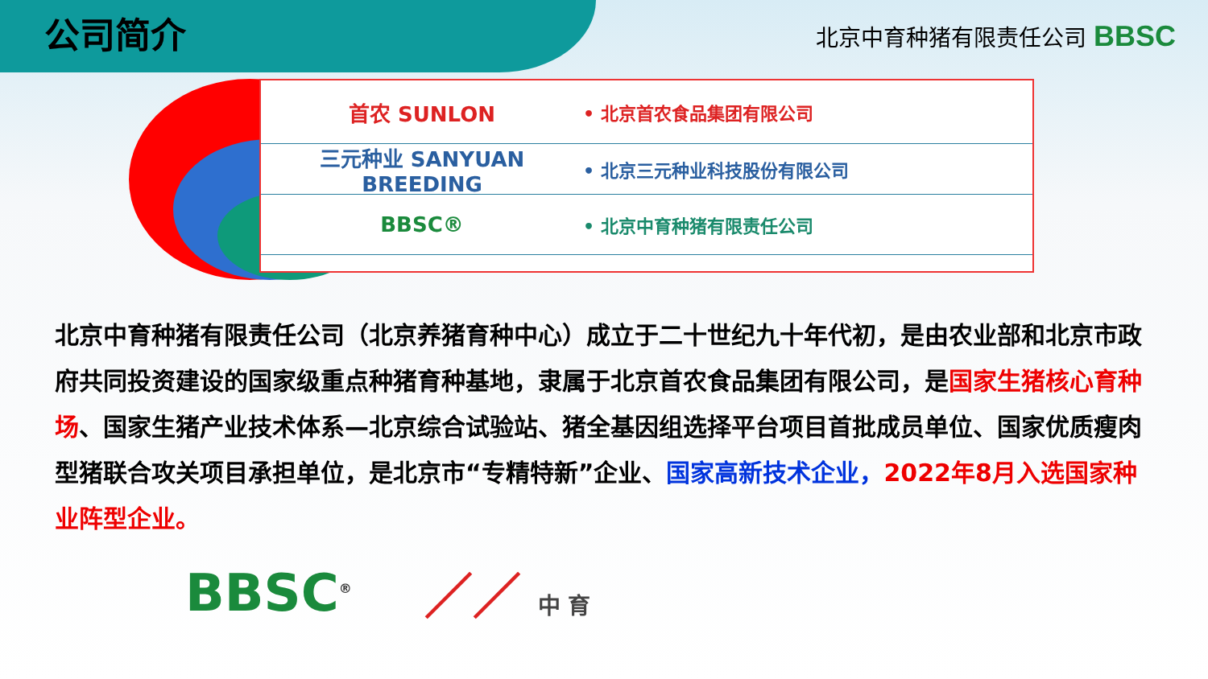公司简介
北京中育种猪有限责任公司 BBSC
首农 SUNLON
• 北京首农食品集团有限公司
三元种业 SANYUAN BREEDING
• 北京三元种业科技股份有限公司
BBSC®
• 北京中育种猪有限责任公司
北京中育种猪有限责任公司（北京养猪育种中心）成立于二十世纪九十年代初，是由农业部和北京市政府共同投资建设的国家级重点种猪育种基地，隶属于北京首农食品集团有限公司，是国家生猪核心育种场、国家生猪产业技术体系—北京综合试验站、猪全基因组选择平台项目首批成员单位、国家优质瘦肉型猪联合攻关项目承担单位，是北京市“专精特新”企业、国家高新技术企业，2022年8月入选国家种业阵型企业。
BBSC<sup>®</sup>
／／ 中 育